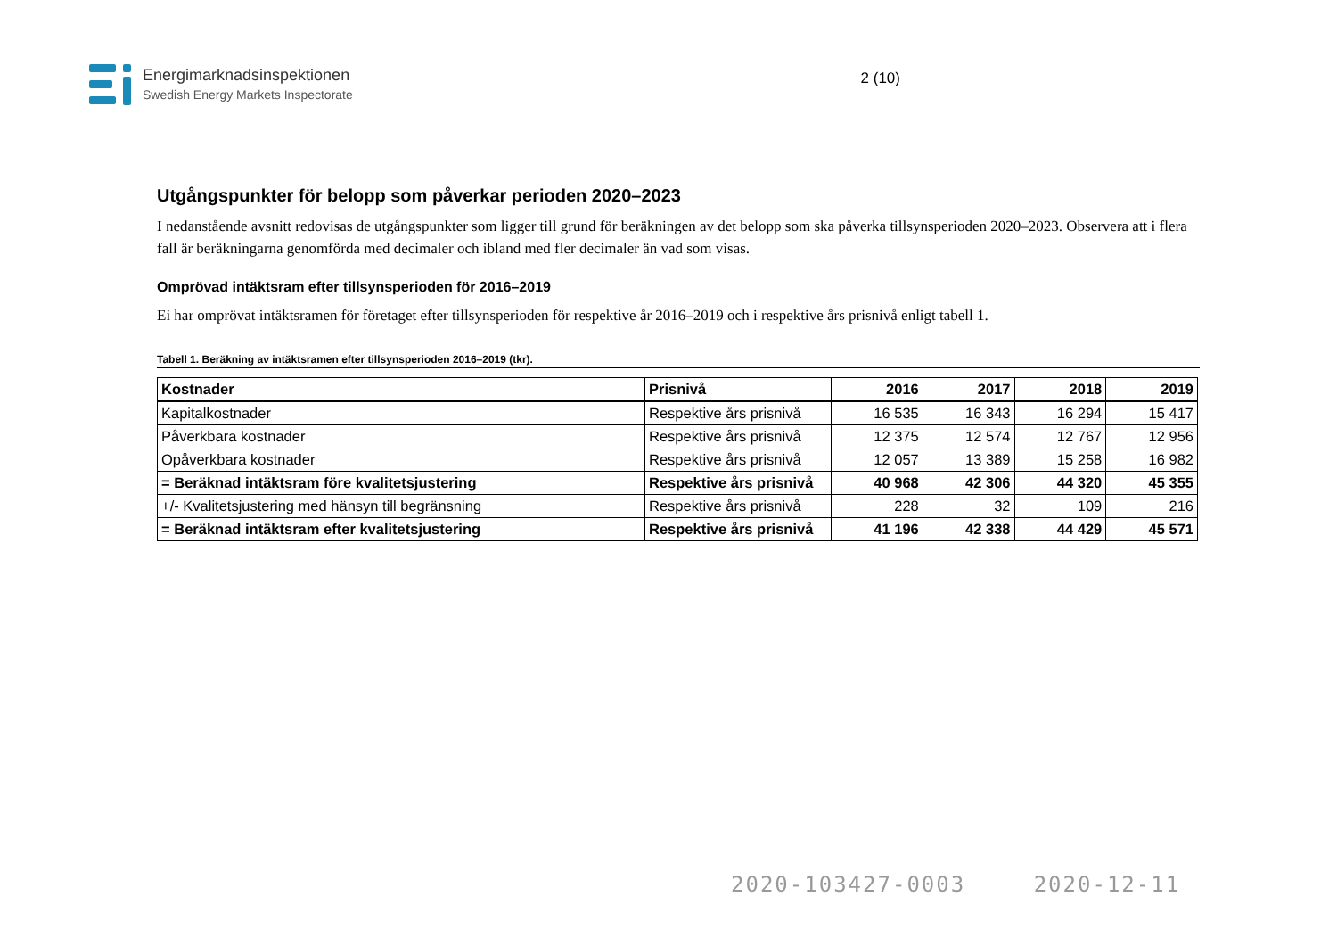Energimarknadsinspektionen
Swedish Energy Markets Inspectorate
2 (10)
Utgångspunkter för belopp som påverkar perioden 2020–2023
I nedanstående avsnitt redovisas de utgångspunkter som ligger till grund för beräkningen av det belopp som ska påverka tillsynsperioden 2020–2023. Observera att i flera fall är beräkningarna genomförda med decimaler och ibland med fler decimaler än vad som visas.
Omprövad intäktsram efter tillsynsperioden för 2016–2019
Ei har omprövat intäktsramen för företaget efter tillsynsperioden för respektive år 2016–2019 och i respektive års prisnivå enligt tabell 1.
Tabell 1. Beräkning av intäktsramen efter tillsynsperioden 2016–2019 (tkr).
| Kostnader | Prisnivå | 2016 | 2017 | 2018 | 2019 |
| --- | --- | --- | --- | --- | --- |
| Kapitalkostnader | Respektive års prisnivå | 16 535 | 16 343 | 16 294 | 15 417 |
| Påverkbara kostnader | Respektive års prisnivå | 12 375 | 12 574 | 12 767 | 12 956 |
| Opåverkbara kostnader | Respektive års prisnivå | 12 057 | 13 389 | 15 258 | 16 982 |
| = Beräknad intäktsram före kvalitetsjustering | Respektive års prisnivå | 40 968 | 42 306 | 44 320 | 45 355 |
| +/- Kvalitetsjustering med hänsyn till begränsning | Respektive års prisnivå | 228 | 32 | 109 | 216 |
| = Beräknad intäktsram efter kvalitetsjustering | Respektive års prisnivå | 41 196 | 42 338 | 44 429 | 45 571 |
2020-103427-0003 2020-12-11